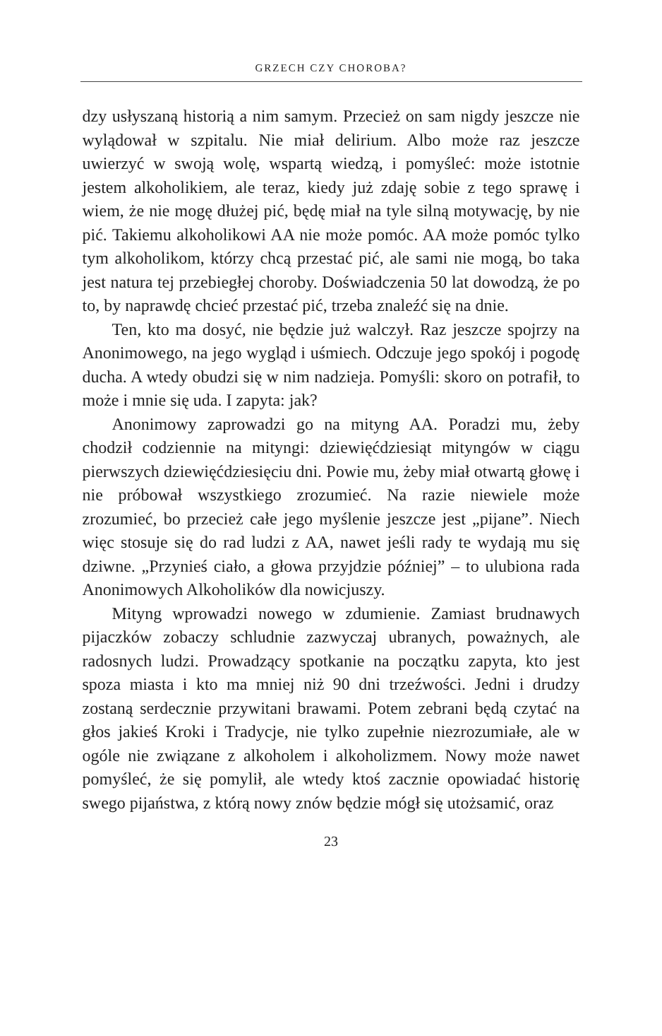GRZECH CZY CHOROBA?
dzy usłyszaną historią a nim samym. Przecież on sam nigdy jeszcze nie wylądował w szpitalu. Nie miał delirium. Albo może raz jeszcze uwierzyć w swoją wolę, wspartą wiedzą, i pomyśleć: może istotnie jestem alkoholikiem, ale teraz, kiedy już zdaję sobie z tego sprawę i wiem, że nie mogę dłużej pić, będę miał na tyle silną motywację, by nie pić. Takiemu alkoholikowi AA nie może pomóc. AA może pomóc tylko tym alkoholikom, którzy chcą przestać pić, ale sami nie mogą, bo taka jest natura tej przebiegłej choroby. Doświadczenia 50 lat dowodzą, że po to, by naprawdę chcieć przestać pić, trzeba znaleźć się na dnie.
Ten, kto ma dosyć, nie będzie już walczył. Raz jeszcze spojrzy na Anonimowego, na jego wygląd i uśmiech. Odczuje jego spokój i pogodę ducha. A wtedy obudzi się w nim nadzieja. Pomyśli: skoro on potrafił, to może i mnie się uda. I zapyta: jak?
Anonimowy zaprowadzi go na mityng AA. Poradzi mu, żeby chodził codziennie na mityngi: dziewięćdziesiąt mityngów w ciągu pierwszych dziewięćdziesięciu dni. Powie mu, żeby miał otwartą głowę i nie próbował wszystkiego zrozumieć. Na razie niewiele może zrozumieć, bo przecież całe jego myślenie jeszcze jest „pijane”. Niech więc stosuje się do rad ludzi z AA, nawet jeśli rady te wydają mu się dziwne. „Przynieś ciało, a głowa przyjdzie później” – to ulubiona rada Anonimowych Alkoholików dla nowicjuszy.
Mityng wprowadzi nowego w zdumienie. Zamiast brudnawych pijaczków zobaczy schludnie zazwyczaj ubranych, poważnych, ale radosnych ludzi. Prowadzący spotkanie na początku zapyta, kto jest spoza miasta i kto ma mniej niż 90 dni trzeźwości. Jedni i drudzy zostaną serdecznie przywitani brawami. Potem zebrani będą czytać na głos jakieś Kroki i Tradycje, nie tylko zupełnie niezrozumiałe, ale w ogóle nie związane z alkoholem i alkoholizmem. Nowy może nawet pomyśleć, że się pomylił, ale wtedy ktoś zacznie opowiadać historię swego pijaństwa, z którą nowy znów będzie mógł się utożsamić, oraz
23